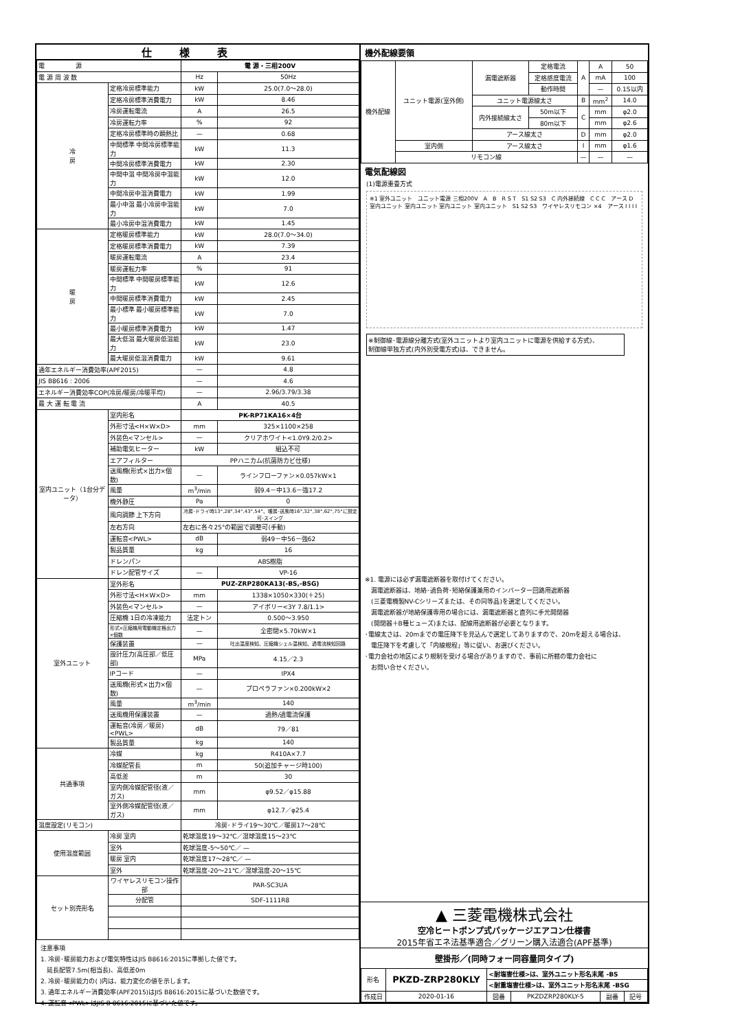仕様表
| 電 源 | | 電 源・三相200V | |
| 電 源 周 波 数 | | Hz | 50Hz |
| 冷 房 | 定格冷房標準能力 | kW | 25.0(7.0～28.0) |
| | 定格冷房標準消費電力 | kW | 8.46 |
| | 冷房運転電流 | A | 26.5 |
| | 冷房運転力率 | % | 92 |
| | 定格冷房標準時の顕熱比 | — | 0.68 |
| | 中間標準 中間冷房標準能力 | kW | 11.3 |
| | 中間冷房標準消費電力 | kW | 2.30 |
| | 中間中温 中間冷房中温能力 | kW | 12.0 |
| | 中間冷房中温消費電力 | kW | 1.99 |
| | 最小中温 最小冷房中温能力 | kW | 7.0 |
| | 最小冷房中温消費電力 | kW | 1.45 |
| 暖 房 | 定格暖房標準能力 | kW | 28.0(7.0～34.0) |
| | 定格暖房標準消費電力 | kW | 7.39 |
| | 暖房運転電流 | A | 23.4 |
| | 暖房運転力率 | % | 91 |
| | 中間標準 中間暖房標準能力 | kW | 12.6 |
| | 中間暖房標準消費電力 | kW | 2.45 |
| | 最小標準 最小暖房標準能力 | kW | 7.0 |
| | 最小暖房標準消費電力 | kW | 1.47 |
| | 最大低温 最大暖房低温能力 | kW | 23.0 |
| | 最大暖房低温消費電力 | kW | 9.61 |
| 通年エネルギー消費効率(APF2015) | | — | 4.8 |
| JIS B8616 : 2006 | | — | 4.6 |
| エネルギー消費効率COP(冷房/暖房/冷暖平均) | | — | 2.96/3.79/3.38 |
| 最 大 運 転 電 流 | | A | 40.5 |
| 室内ユニット（1台分データ） | 室内形名 | PK-RP71KA16×4台 | |
| | 外形寸法<H×W×D> | mm | 325×1100×258 |
| | 外装色<マンセル> | — | クリアホワイト<1.0Y9.2/0.2> |
| | 補助電気ヒーター | kW | 組込不可 |
| | エアフィルター | PPハニカム(抗菌防カビ仕様) | |
| | 送風機(形式×出力×個数) | — | ラインフローファン×0.057kW×1 |
| | 風量 | m<sup>3</sup>/min | 弱9.4－中13.6－強17.2 |
| | 機外静圧 | Pa | 0 |
| | 風向調節 上下方向 | 冷房･ドライ時13°,28°,34°,43°,54°、暖房･送風時16°,32°,38°,62°,75°に設定可･スイング | |
| | 左右方向 | 左右に各々25°の範囲で調整可(手動) | |
| | 運転音<PWL> | dB | 弱49－中56－強62 |
| | 製品質量 | kg | 16 |
| | ドレンパン | ABS樹脂 | |
| | ドレン配管サイズ | — | VP-16 |
| 室外ユニット | 室外形名 | PUZ-ZRP280KA13(-BS,-BSG) | |
| | 外形寸法<H×W×D> | mm | 1338×1050×330(＋25) |
| | 外装色<マンセル> | — | アイボリー<3Y 7.8/1.1> |
| | 圧縮機 1日の冷凍能力 | 法定トン | 0.500～3.950 |
| | 形式×圧縮機用電動機定格出力×個数 | — | 全密閉×5.70kW×1 |
| | 保護装置 | — | 吐出温度検知、圧縮機シェル温検知、過電流検知回路 |
| | 設計圧力(高圧部／低圧部) | MPa | 4.15／2.3 |
| | IPコード | — | IPX4 |
| | 送風機(形式×出力×個数) | — | プロペラファン×0.200kW×2 |
| | 風量 | m<sup>3</sup>/min | 140 |
| | 送風機用保護装置 | — | 過熱/過電流保護 |
| | 運転音(冷房／暖房)<PWL> | dB | 79／81 |
| | 製品質量 | kg | 140 |
| 共通事項 | 冷媒 | kg | R410A×7.7 |
| | 冷媒配管長 | m | 50(追加チャージ時100) |
| | 高低差 | m | 30 |
| | 室内側冷媒配管径(液／ガス) | mm | φ9.52／φ15.88 |
| | 室外側冷媒配管径(液／ガス) | mm | φ12.7／φ25.4 |
| 温度設定(リモコン) | | 冷房･ドライ19～30℃／暖房17～28℃ | |
| 使用温度範囲 | 冷房 室内 | 乾球温度19～32℃／湿球温度15～23℃ | |
| | 室外 | 乾球温度-5～50℃／ — | |
| | 暖房 室内 | 乾球温度17～28℃／ — | |
| | 室外 | 乾球温度-20～21℃／湿球温度-20～15℃ | |
| セット別売形名 | ワイヤレスリモコン操作部 | PAR-SC3UA | |
| | 分配管 | SDF-1111R8 | |
注意事項
1. 冷房･暖房能力および電気特性はJIS B8616:2015に準拠した値です。
　延長配管7.5m(相当長)、高低差0m
2. 冷房･暖房能力の( )内は、能力変化の値を示します。
3. 通年エネルギー消費効率(APF2015)はJIS B8616:2015に基づいた数値です。
4. 運転音<PWL>はJIS B 8616:2015に基づいた値です。
機外配線要領
| 機外配線 | ユニット電源(室外側) | 漏電遮断器 | 定格電流 | A | A | 50 |
| | | | 定格感度電流 | | mA | 100 |
| | | | 動作時間 | | — | 0.1S以内 |
| | | ユニット電源線太さ | | B | mm<sup>2</sup> | 14.0 |
| | | 内外接続線太さ | 50m以下 | C | mm | φ2.0 |
| | | | 80m以下 | | mm | φ2.6 |
| | | アース線太さ | | D | mm | φ2.0 |
| | 室内側 | アース線太さ | | I | mm | φ1.6 |
| | リモコン線 | | | — | — | — |
電気配線図
(1)電源重畳方式
※1 室外ユニット　ユニット電源 三相200V　A　B　R S T　S1 S2 S3　C 内外接続線　C C C　アース D　室内ユニット 室内ユニット 室内ユニット 室内ユニット　S1 S2 S3　ワイヤレスリモコン ×4　アース I I I I
※制御線･電源線分離方式(室外ユニットより室内ユニットに電源を供給する方式)、
制御線単独方式(内外別受電方式)は、できません。
※1. 電源には必ず漏電遮断器を取付けてください。
　漏電遮断器は、地絡･過負荷･短絡保護兼用のインバーター回路用遮断器
　(三菱電機製NV-Cシリーズまたは、その同等品)を選定してください。
　漏電遮断器が地絡保護専用の場合には、漏電遮断器と直列に手元開閉器
　(開閉器＋B種ヒューズ)または、配線用遮断器が必要となります。
･電線太さは、20mまでの電圧降下を見込んで選定してありますので、20mを超える場合は、
　電圧降下を考慮して「内線規程」等に従い、お選びください。
･電力会社の地区により規制を受ける場合がありますので、事前に所轄の電力会社に
　お問い合せください。
▲ 三菱電機株式会社
空冷ヒートポンプ式パッケージエアコン仕様書
2015年省エネ法基準適合／グリーン購入法適合(APF基準)
壁掛形／(同時フォー同容量同タイプ)
| 形名 | PKZD-ZRP280KLY | <耐塩害仕様>は、室外ユニット形名末尾 -BS | | | |
| | | <耐重塩害仕様>は、室外ユニット形名末尾 -BSG | | | |
| 作成日 | 2020-01-16 | 図番 | PKZDZRP280KLY-5 | 副番 | 記号 |